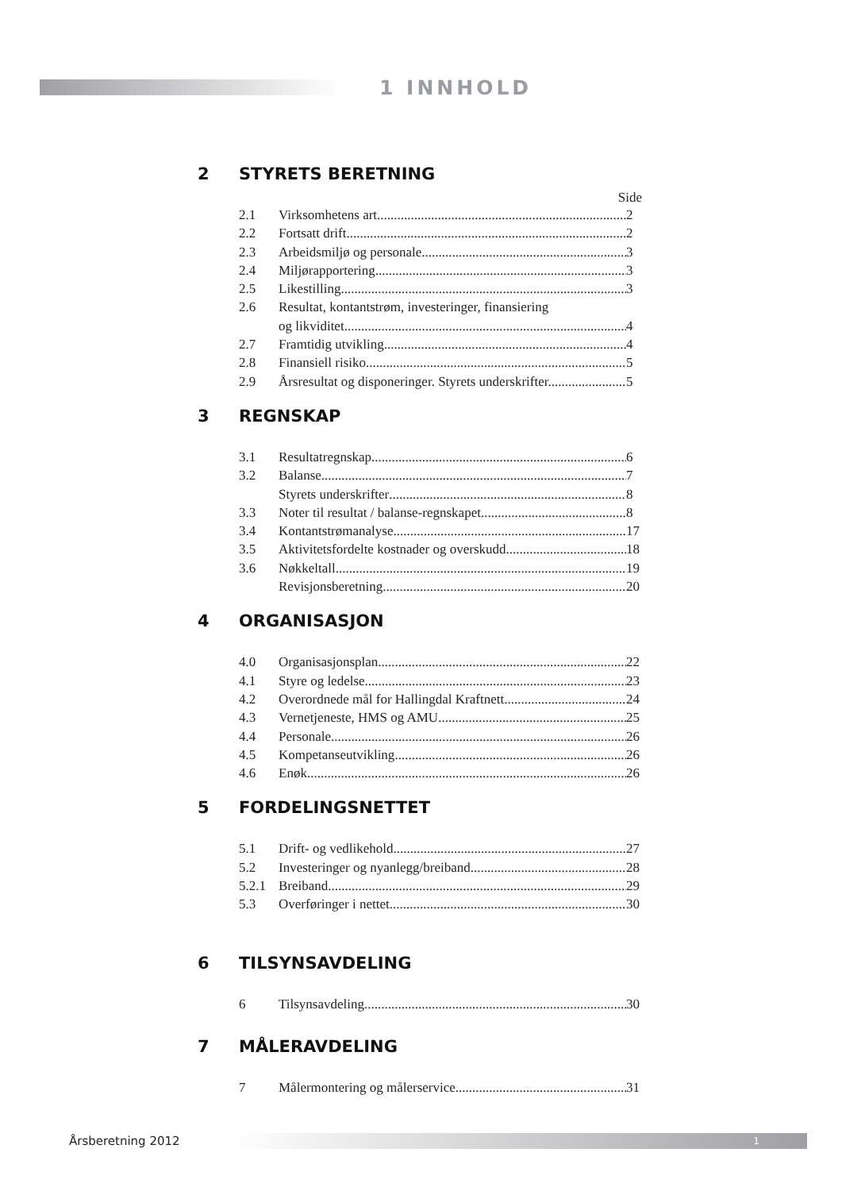1 INNHOLD
2 STYRETS BERETNING
Side
2.1 Virksomhetens art 2
2.2 Fortsatt drift 2
2.3 Arbeidsmiljø og personale 3
2.4 Miljørapportering 3
2.5 Likestilling 3
2.6 Resultat, kontantstrøm, investeringer, finansiering
og likviditet 4
2.7 Framtidig utvikling 4
2.8 Finansiell risiko 5
2.9 Årsresultat og disponeringer. Styrets underskrifter. 5
3 REGNSKAP
3.1 Resultatregnskap 6
3.2 Balanse 7
Styrets underskrifter 8
3.3 Noter til resultat / balanse-regnskapet 8
3.4 Kontantstrømanalyse 17
3.5 Aktivitetsfordelte kostnader og overskudd 18
3.6 Nøkkeltall 19
Revisjonsberetning 20
4 ORGANISASJON
4.0 Organisasjonsplan 22
4.1 Styre og ledelse 23
4.2 Overordnede mål for Hallingdal Kraftnett 24
4.3 Vernetjeneste, HMS og AMU 25
4.4 Personale 26
4.5 Kompetanseutvikling 26
4.6 Enøk 26
5 FORDELINGSNETTET
5.1 Drift- og vedlikehold 27
5.2 Investeringer og nyanlegg/breiband 28
5.2.1 Breiband 29
5.3 Overføringer i nettet 30
6 TILSYNSAVDELING
6 Tilsynsavdeling 30
7 MÅLERAVDELING
7 Målermontering og målerservice 31
Årsberetning 2012 1